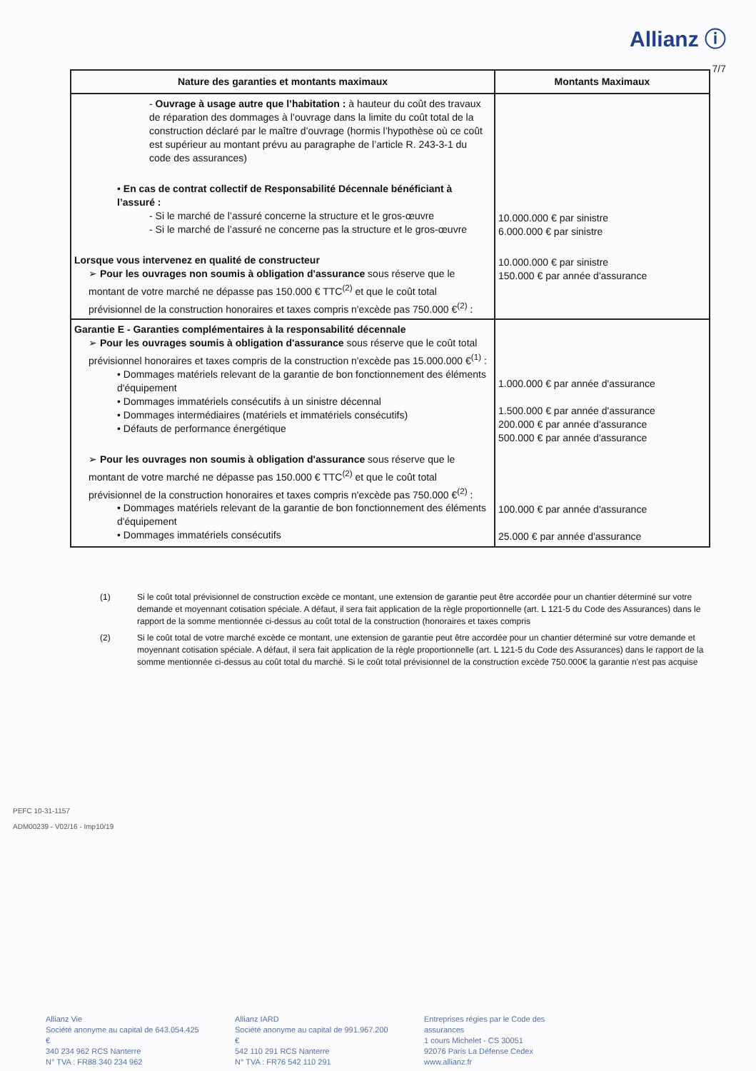Allianz ⓘ
7/7
| Nature des garanties et montants maximaux | Montants Maximaux |
| --- | --- |
| - Ouvrage à usage autre que l’habitation : à hauteur du coût des travaux de réparation des dommages à l’ouvrage dans la limite du coût total de la construction déclaré par le maître d’ouvrage (hormis l’hypothèse où ce coût est supérieur au montant prévu au paragraphe de l’article R. 243-3-1 du code des assurances) • En cas de contrat collectif de Responsabilité Décennale bénéficiant à l’assuré : - Si le marché de l’assuré concerne la structure et le gros-œuvre - Si le marché de l’assuré ne concerne pas la structure et le gros-œuvre Lorsque vous intervenez en qualité de constructeur ➢ Pour les ouvrages non soumis à obligation d'assurance sous réserve que le montant de votre marché ne dépasse pas 150.000 € TTC<sup>(2)</sup> et que le coût total prévisionnel de la construction honoraires et taxes compris n'excède pas 750.000 €<sup>(2)</sup> : | 10.000.000 € par sinistre 6.000.000 € par sinistre 10.000.000 € par sinistre 150.000 € par année d'assurance |
| Garantie E - Garanties complémentaires à la responsabilité décennale ➢ Pour les ouvrages soumis à obligation d'assurance sous réserve que le coût total prévisionnel honoraires et taxes compris de la construction n'excède pas 15.000.000 €<sup>(1)</sup> : • Dommages matériels relevant de la garantie de bon fonctionnement des éléments d'équipement • Dommages immatériels consécutifs à un sinistre décennal • Dommages intermédiaires (matériels et immatériels consécutifs) • Défauts de performance énergétique ➢ Pour les ouvrages non soumis à obligation d'assurance sous réserve que le montant de votre marché ne dépasse pas 150.000 € TTC<sup>(2)</sup> et que le coût total prévisionnel de la construction honoraires et taxes compris n'excède pas 750.000 €<sup>(2)</sup> : • Dommages matériels relevant de la garantie de bon fonctionnement des éléments d'équipement • Dommages immatériels consécutifs | 1.000.000 € par année d'assurance 1.500.000 € par année d'assurance 200.000 € par année d'assurance 500.000 € par année d'assurance 100.000 € par année d'assurance 25.000 € par année d'assurance |
(1) Si le coût total prévisionnel de construction excède ce montant, une extension de garantie peut être accordée pour un chantier déterminé sur votre demande et moyennant cotisation spéciale. A défaut, il sera fait application de la règle proportionnelle (art. L 121-5 du Code des Assurances) dans le rapport de la somme mentionnée ci-dessus au coût total de la construction (honoraires et taxes compris
(2) Si le coût total de votre marché excède ce montant, une extension de garantie peut être accordée pour un chantier déterminé sur votre demande et moyennant cotisation spéciale. A défaut, il sera fait application de la règle proportionnelle (art. L 121-5 du Code des Assurances) dans le rapport de la somme mentionnée ci-dessus au coût total du marché. Si le coût total prévisionnel de la construction excède 750.000€ la garantie n'est pas acquise
PEFC 10-31-1157
ADM00239 - V02/16 - Imp10/19
Allianz Vie
Société anonyme au capital de 643.054.425 €
340 234 962 RCS Nanterre
N° TVA : FR88 340 234 962
Allianz IARD
Société anonyme au capital de 991.967.200 €
542 110 291 RCS Nanterre
N° TVA : FR76 542 110 291
Entreprises régies par le Code des assurances
1 cours Michelet - CS 30051
92076 Paris La Défense Cedex
www.allianz.fr